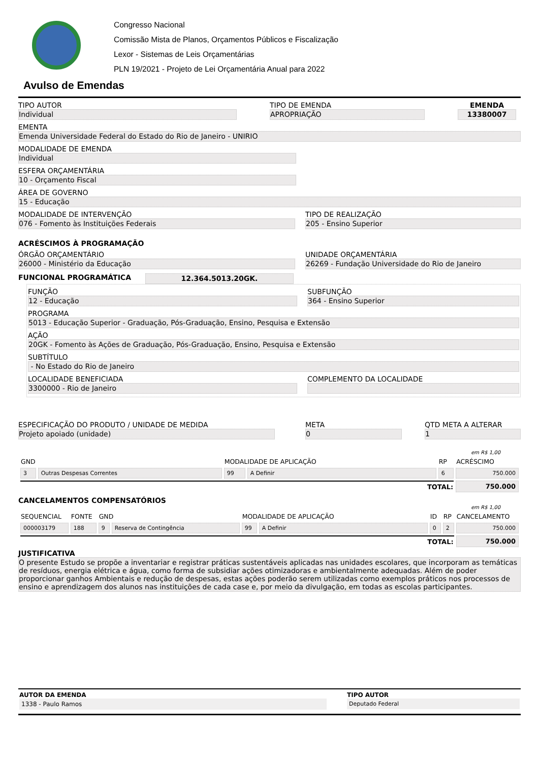Congresso Nacional
Comissão Mista de Planos, Orçamentos Públicos e Fiscalização
Lexor - Sistemas de Leis Orçamentárias
PLN 19/2021 - Projeto de Lei Orçamentária Anual para 2022
Avulso de Emendas
TIPO AUTOR
Individual
TIPO DE EMENDA
APROPRIAÇÃO
EMENDA
13380007
EMENTA
Emenda Universidade Federal do Estado do Rio de Janeiro - UNIRIO
MODALIDADE DE EMENDA
Individual
ESFERA ORÇAMENTÁRIA
10 - Orçamento Fiscal
ÁREA DE GOVERNO
15 - Educação
MODALIDADE DE INTERVENÇÃO
076 - Fomento às Instituições Federais
TIPO DE REALIZAÇÃO
205 - Ensino Superior
ACRÉSCIMOS À PROGRAMAÇÃO
ÓRGÃO ORÇAMENTÁRIO
26000 - Ministério da Educação
UNIDADE ORÇAMENTÁRIA
26269 - Fundação Universidade do Rio de Janeiro
FUNCIONAL PROGRAMÁTICA 12.364.5013.20GK.
FUNÇÃO
12 - Educação
SUBFUNÇÃO
364 - Ensino Superior
PROGRAMA
5013 - Educação Superior - Graduação, Pós-Graduação, Ensino, Pesquisa e Extensão
AÇÃO
20GK - Fomento às Ações de Graduação, Pós-Graduação, Ensino, Pesquisa e Extensão
SUBTÍTULO
- No Estado do Rio de Janeiro
LOCALIDADE BENEFICIADA
3300000 - Rio de Janeiro
COMPLEMENTO DA LOCALIDADE
ESPECIFICAÇÃO DO PRODUTO / UNIDADE DE MEDIDA
Projeto apoiado (unidade)
META
0
QTD META A ALTERAR
1
em R$ 1,00
| GND | | MODALIDADE DE APLICAÇÃO | | RP | ACRÉSCIMO |
| --- | --- | --- | --- | --- | --- |
| 3 | Outras Despesas Correntes | 99 | A Definir | 6 | 750.000 |
| TOTAL: | | | | | 750.000 |
CANCELAMENTOS COMPENSATÓRIOS
em R$ 1,00
| SEQUENCIAL | FONTE | GND | | MODALIDADE DE APLICAÇÃO | | ID | RP | CANCELAMENTO |
| --- | --- | --- | --- | --- | --- | --- | --- | --- |
| 000003179 | 188 | 9 | Reserva de Contingência | 99 | A Definir | 0 | 2 | 750.000 |
| TOTAL: | | | | | | | | 750.000 |
JUSTIFICATIVA
O presente Estudo se propõe a inventariar e registrar práticas sustentáveis aplicadas nas unidades escolares, que incorporam as temáticas de resíduos, energia elétrica e água, como forma de subsidiar ações otimizadoras e ambientalmente adequadas. Além de poder proporcionar ganhos Ambientais e redução de despesas, estas ações poderão serem utilizadas como exemplos práticos nos processos de ensino e aprendizagem dos alunos nas instituições de cada case e, por meio da divulgação, em todas as escolas participantes.
AUTOR DA EMENDA
1338 - Paulo Ramos
TIPO AUTOR
Deputado Federal